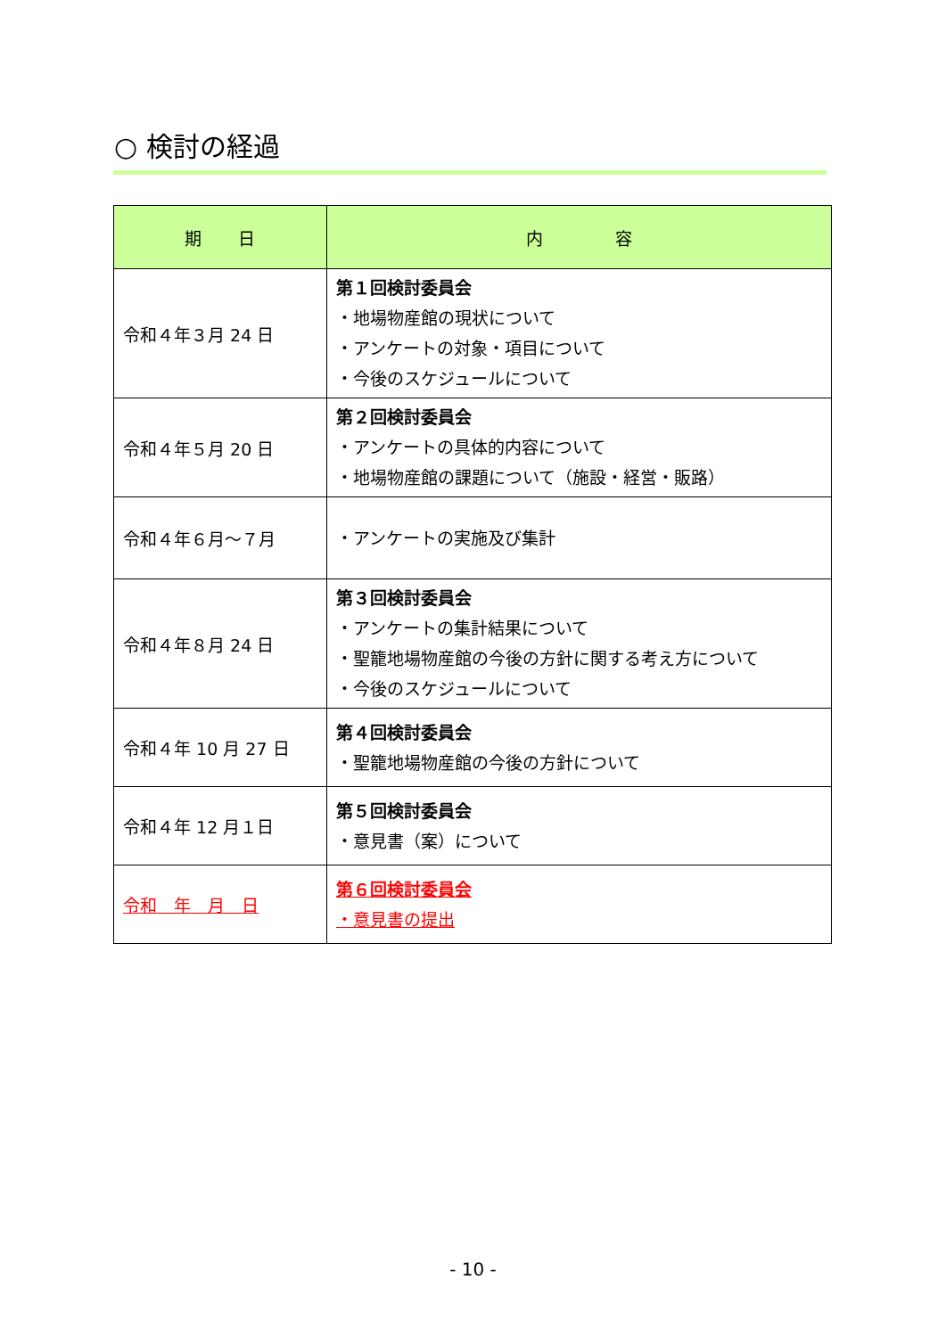○ 検討の経過
| 期 日 | 内 容 |
| --- | --- |
| 令和４年３月 24 日 | 第１回検討委員会 ・地場物産館の現状について ・アンケートの対象・項目について ・今後のスケジュールについて |
| 令和４年５月 20 日 | 第２回検討委員会 ・アンケートの具体的内容について ・地場物産館の課題について（施設・経営・販路） |
| 令和４年６月～７月 | ・アンケートの実施及び集計 |
| 令和４年８月 24 日 | 第３回検討委員会 ・アンケートの集計結果について ・聖籠地場物産館の今後の方針に関する考え方について ・今後のスケジュールについて |
| 令和４年 10 月 27 日 | 第４回検討委員会 ・聖籠地場物産館の今後の方針について |
| 令和４年 12 月１日 | 第５回検討委員会 ・意見書（案）について |
| 令和 年 月 日 | 第６回検討委員会 ・意見書の提出 |
- 10 -